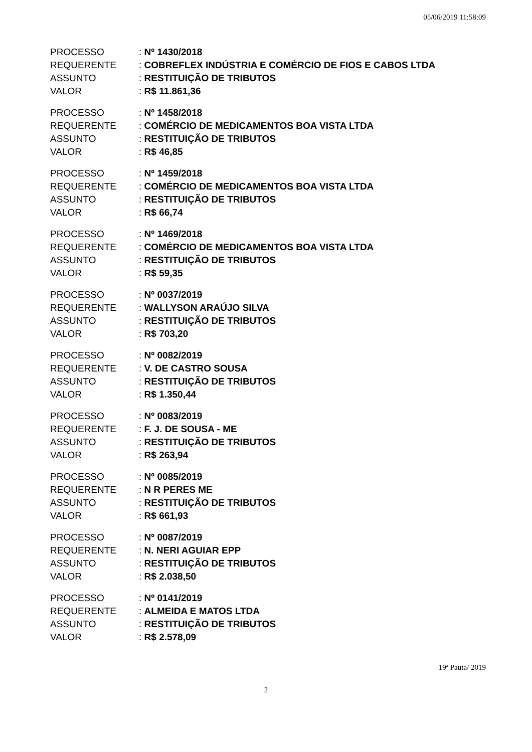05/06/2019 11:58:09
| PROCESSO | : Nº 1430/2018 |
| REQUERENTE | : COBREFLEX INDÚSTRIA E COMÉRCIO DE FIOS E CABOS LTDA |
| ASSUNTO | : RESTITUIÇÃO DE TRIBUTOS |
| VALOR | : R$ 11.861,36 |
| PROCESSO | : Nº 1458/2018 |
| REQUERENTE | : COMÉRCIO DE MEDICAMENTOS BOA VISTA LTDA |
| ASSUNTO | : RESTITUIÇÃO DE TRIBUTOS |
| VALOR | : R$ 46,85 |
| PROCESSO | : Nº 1459/2018 |
| REQUERENTE | : COMÉRCIO DE MEDICAMENTOS BOA VISTA LTDA |
| ASSUNTO | : RESTITUIÇÃO DE TRIBUTOS |
| VALOR | : R$ 66,74 |
| PROCESSO | : Nº 1469/2018 |
| REQUERENTE | : COMÉRCIO DE MEDICAMENTOS BOA VISTA LTDA |
| ASSUNTO | : RESTITUIÇÃO DE TRIBUTOS |
| VALOR | : R$ 59,35 |
| PROCESSO | : Nº 0037/2019 |
| REQUERENTE | : WALLYSON ARAÚJO SILVA |
| ASSUNTO | : RESTITUIÇÃO DE TRIBUTOS |
| VALOR | : R$ 703,20 |
| PROCESSO | : Nº 0082/2019 |
| REQUERENTE | : V. DE CASTRO SOUSA |
| ASSUNTO | : RESTITUIÇÃO DE TRIBUTOS |
| VALOR | : R$ 1.350,44 |
| PROCESSO | : Nº 0083/2019 |
| REQUERENTE | : F. J. DE SOUSA - ME |
| ASSUNTO | : RESTITUIÇÃO DE TRIBUTOS |
| VALOR | : R$ 263,94 |
| PROCESSO | : Nº 0085/2019 |
| REQUERENTE | : N R PERES ME |
| ASSUNTO | : RESTITUIÇÃO DE TRIBUTOS |
| VALOR | : R$ 661,93 |
| PROCESSO | : Nº 0087/2019 |
| REQUERENTE | : N. NERI AGUIAR EPP |
| ASSUNTO | : RESTITUIÇÃO DE TRIBUTOS |
| VALOR | : R$ 2.038,50 |
| PROCESSO | : Nº 0141/2019 |
| REQUERENTE | : ALMEIDA E MATOS LTDA |
| ASSUNTO | : RESTITUIÇÃO DE TRIBUTOS |
| VALOR | : R$ 2.578,09 |
19ª Pauta/ 2019
2